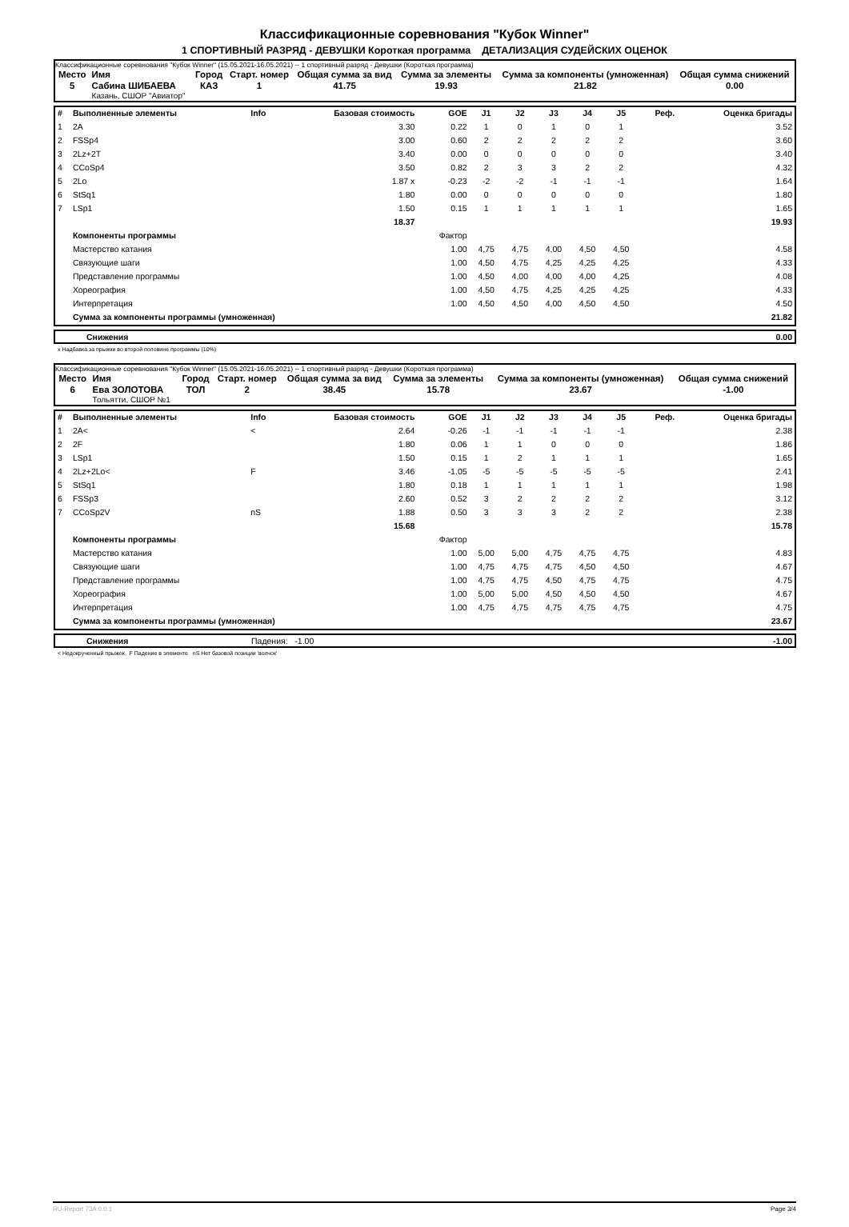Классификационные соревнования "Кубок Winner"
1 СПОРТИВНЫЙ РАЗРЯД - ДЕВУШКИ Короткая программа ДЕТАЛИЗАЦИЯ СУДЕЙСКИХ ОЦЕНОК
Классификационные соревнования "Кубок Winner" (15.05.2021-16.05.2021) -- 1 спортивный разряд - Девушки (Короткая программа)
| Место | Имя | Город | Старт. номер | Общая сумма за вид | Сумма за элементы | Сумма за компоненты (умноженная) | Общая сумма снижений |
| --- | --- | --- | --- | --- | --- | --- | --- |
| 5 | Сабина ШИБАЕВА Казань, СШОР "Авиатор" | КАЗ | 1 | 41.75 | 19.93 | 21.82 | 0.00 |
| # | Выполненные элементы | Info | Базовая стоимость | GOE | J1 | J2 | J3 | J4 | J5 | Реф. | Оценка бригады |
| 1 | 2A | | 3.30 | 0.22 | 1 | 0 | 1 | 0 | 1 | | 3.52 |
| 2 | FSSp4 | | 3.00 | 0.60 | 2 | 2 | 2 | 2 | 2 | | 3.60 |
| 3 | 2Lz+2T | | 3.40 | 0.00 | 0 | 0 | 0 | 0 | 0 | | 3.40 |
| 4 | CCoSp4 | | 3.50 | 0.82 | 2 | 3 | 3 | 2 | 2 | | 4.32 |
| 5 | 2Lo | | 1.87 x | -0.23 | -2 | -2 | -1 | -1 | -1 | | 1.64 |
| 6 | StSq1 | | 1.80 | 0.00 | 0 | 0 | 0 | 0 | 0 | | 1.80 |
| 7 | LSp1 | | 1.50 | 0.15 | 1 | 1 | 1 | 1 | 1 | | 1.65 |
| | | | 18.37 | | | | | | | | 19.93 |
| | Компоненты программы | | | Фактор | | | | | | | |
| | Мастерство катания | | | 1.00 | 4,75 | 4,75 | 4,00 | 4,50 | 4,50 | | 4.58 |
| | Связующие шаги | | | 1.00 | 4,50 | 4,75 | 4,25 | 4,25 | 4,25 | | 4.33 |
| | Представление программы | | | 1.00 | 4,50 | 4,00 | 4,00 | 4,00 | 4,25 | | 4.08 |
| | Хореография | | | 1.00 | 4,50 | 4,75 | 4,25 | 4,25 | 4,25 | | 4.33 |
| | Интерпретация | | | 1.00 | 4,50 | 4,50 | 4,00 | 4,50 | 4,50 | | 4.50 |
| | Сумма за компоненты программы (умноженная) | | | | | | | | | | 21.82 |
| | Снижения | 0.00 |
x Надбавка за прыжки во второй половине программы (10%)
Классификационные соревнования "Кубок Winner" (15.05.2021-16.05.2021) -- 1 спортивный разряд - Девушки (Короткая программа)
| Место | Имя | Город | Старт. номер | Общая сумма за вид | Сумма за элементы | Сумма за компоненты (умноженная) | Общая сумма снижений |
| --- | --- | --- | --- | --- | --- | --- | --- |
| 6 | Ева ЗОЛОТОВА Тольятти, СШОР №1 | ТОЛ | 2 | 38.45 | 15.78 | 23.67 | -1.00 |
| # | Выполненные элементы | Info | Базовая стоимость | GOE | J1 | J2 | J3 | J4 | J5 | Реф. | Оценка бригады |
| 1 | 2A< | < | 2.64 | -0.26 | -1 | -1 | -1 | -1 | -1 | | 2.38 |
| 2 | 2F | | 1.80 | 0.06 | 1 | 1 | 0 | 0 | 0 | | 1.86 |
| 3 | LSp1 | | 1.50 | 0.15 | 1 | 2 | 1 | 1 | 1 | | 1.65 |
| 4 | 2Lz+2Lo< | F | 3.46 | -1.05 | -5 | -5 | -5 | -5 | -5 | | 2.41 |
| 5 | StSq1 | | 1.80 | 0.18 | 1 | 1 | 1 | 1 | 1 | | 1.98 |
| 6 | FSSp3 | | 2.60 | 0.52 | 3 | 2 | 2 | 2 | 2 | | 3.12 |
| 7 | CCoSp2V | nS | 1.88 | 0.50 | 3 | 3 | 3 | 2 | 2 | | 2.38 |
| | | | 15.68 | | | | | | | | 15.78 |
| | Компоненты программы | | | Фактор | | | | | | | |
| | Мастерство катания | | | 1.00 | 5,00 | 5,00 | 4,75 | 4,75 | 4,75 | | 4.83 |
| | Связующие шаги | | | 1.00 | 4,75 | 4,75 | 4,75 | 4,50 | 4,50 | | 4.67 |
| | Представление программы | | | 1.00 | 4,75 | 4,75 | 4,50 | 4,75 | 4,75 | | 4.75 |
| | Хореография | | | 1.00 | 5,00 | 5,00 | 4,50 | 4,50 | 4,50 | | 4.67 |
| | Интерпретация | | | 1.00 | 4,75 | 4,75 | 4,75 | 4,75 | 4,75 | | 4.75 |
| | Сумма за компоненты программы (умноженная) | | | | | | | | | | 23.67 |
| | Снижения | Падения: -1.00 | -1.00 |
< Недокрученный прыжок F Падение в элементе nS Нет базовой позиции 'волчок'
RU-Report 73A 0.0.1 Page 3/4